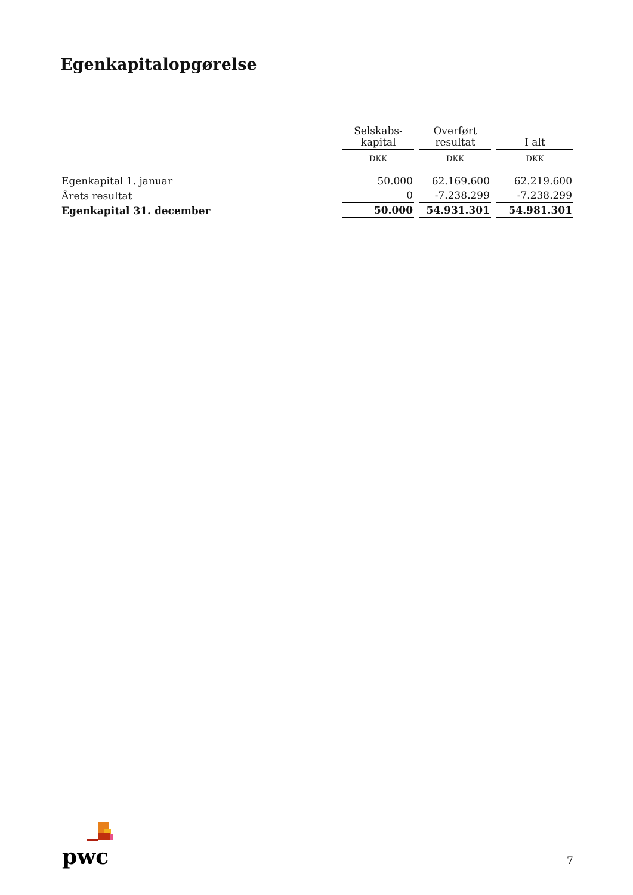Egenkapitalopgørelse
| | Selskabs- kapital | Overført resultat | I alt |
| --- | --- | --- | --- |
| | DKK | DKK | DKK |
| Egenkapital 1. januar | 50.000 | 62.169.600 | 62.219.600 |
| Årets resultat | 0 | -7.238.299 | -7.238.299 |
| Egenkapital 31. december | 50.000 | 54.931.301 | 54.981.301 |
pwc
7